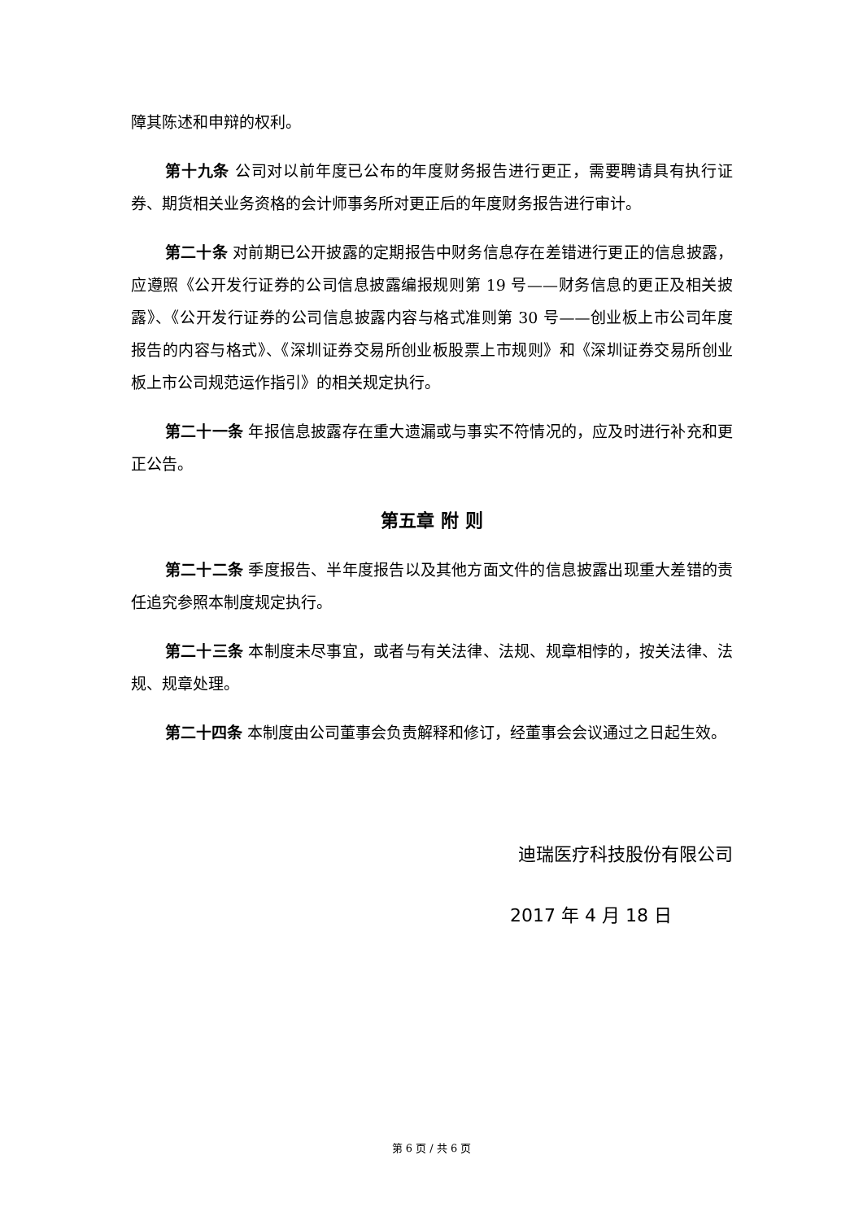障其陈述和申辩的权利。
第十九条 公司对以前年度已公布的年度财务报告进行更正，需要聘请具有执行证券、期货相关业务资格的会计师事务所对更正后的年度财务报告进行审计。
第二十条 对前期已公开披露的定期报告中财务信息存在差错进行更正的信息披露，应遵照《公开发行证券的公司信息披露编报规则第 19 号——财务信息的更正及相关披露》、《公开发行证券的公司信息披露内容与格式准则第 30 号——创业板上市公司年度报告的内容与格式》、《深圳证券交易所创业板股票上市规则》和《深圳证券交易所创业板上市公司规范运作指引》的相关规定执行。
第二十一条 年报信息披露存在重大遗漏或与事实不符情况的，应及时进行补充和更正公告。
第五章 附 则
第二十二条 季度报告、半年度报告以及其他方面文件的信息披露出现重大差错的责任追究参照本制度规定执行。
第二十三条 本制度未尽事宜，或者与有关法律、法规、规章相悖的，按关法律、法规、规章处理。
第二十四条 本制度由公司董事会负责解释和修订，经董事会会议通过之日起生效。
迪瑞医疗科技股份有限公司
2017 年 4 月 18 日
第 6 页 / 共 6 页